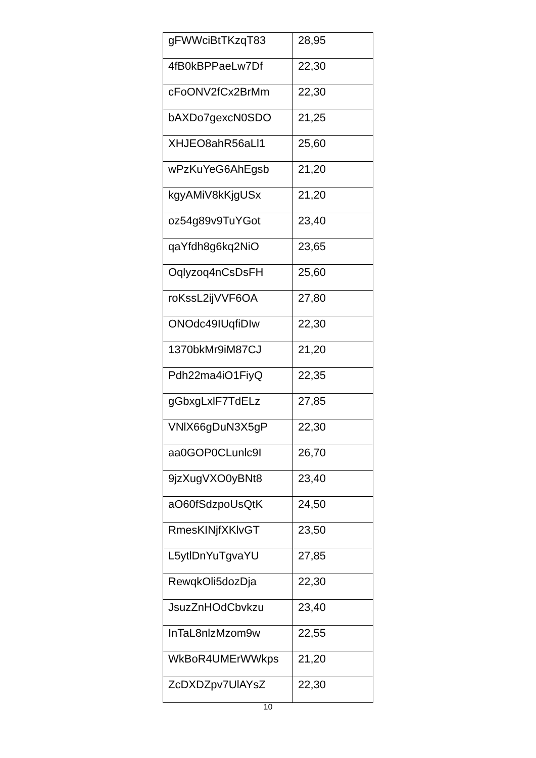| gFWWciBtTKzqT83 | 28,95 |
| 4fB0kBPPaeLw7Df | 22,30 |
| cFoONV2fCx2BrMm | 22,30 |
| bAXDo7gexcN0SDO | 21,25 |
| XHJEO8ahR56aLl1 | 25,60 |
| wPzKuYeG6AhEgsb | 21,20 |
| kgyAMiV8kKjgUSx | 21,20 |
| oz54g89v9TuYGot | 23,40 |
| qaYfdh8g6kq2NiO | 23,65 |
| Oqlyzoq4nCsDsFH | 25,60 |
| roKssL2ijVVF6OA | 27,80 |
| ONOdc49IUqfiDIw | 22,30 |
| 1370bkMr9iM87CJ | 21,20 |
| Pdh22ma4iO1FiyQ | 22,35 |
| gGbxgLxlF7TdELz | 27,85 |
| VNlX66gDuN3X5gP | 22,30 |
| aa0GOP0CLunlc9I | 26,70 |
| 9jzXugVXO0yBNt8 | 23,40 |
| aO60fSdzpoUsQtK | 24,50 |
| RmesKINjfXKlvGT | 23,50 |
| L5ytlDnYuTgvaYU | 27,85 |
| RewqkOli5dozDja | 22,30 |
| JsuzZnHOdCbvkzu | 23,40 |
| InTaL8nlzMzom9w | 22,55 |
| WkBoR4UMErWWkps | 21,20 |
| ZcDXDZpv7UlAYsZ | 22,30 |
10